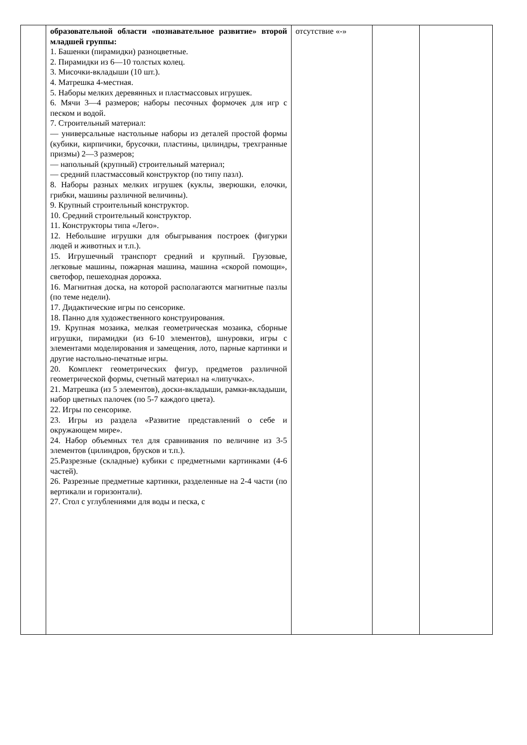| | образовательной области «познавательное развитие» второй младшей группы: 1. Башенки (пирамидки) разноцветные. 2. Пирамидки из 6—10 толстых колец. 3. Мисочки-вкладыши (10 шт.). 4. Матрешка 4-местная. 5. Наборы мелких деревянных и пластмассовых игрушек. 6. Мячи 3—4 размеров; наборы песочных формочек для игр с песком и водой. 7. Строительный материал: — универсальные настольные наборы из деталей простой формы (кубики, кирпичики, брусочки, пластины, цилиндры, трехгранные призмы) 2—3 размеров; — напольный (крупный) строительный материал; — средний пластмассовый конструктор (по типу пазл). 8. Наборы разных мелких игрушек (куклы, зверюшки, елочки, грибки, машины различной величины). 9. Крупный строительный конструктор. 10. Средний строительный конструктор. 11. Конструкторы типа «Лего». 12. Небольшие игрушки для обыгрывания построек (фигурки людей и животных и т.п.). 15. Игрушечный транспорт средний и крупный. Грузовые, легковые машины, пожарная машина, машина «скорой помощи», светофор, пешеходная дорожка. 16. Магнитная доска, на которой располагаются магнитные пазлы (по теме недели). 17. Дидактические игры по сенсорике. 18. Панно для художественного конструирования. 19. Крупная мозаика, мелкая геометрическая мозаика, сборные игрушки, пирамидки (из 6-10 элементов), шнуровки, игры с элементами моделирования и замещения, лото, парные картинки и другие настольно-печатные игры. 20. Комплект геометрических фигур, предметов различной геометрической формы, счетный материал на «липучках». 21. Матрешка (из 5 элементов), доски-вкладыши, рамки-вкладыши, набор цветных палочек (по 5-7 каждого цвета). 22. Игры по сенсорике. 23. Игры из раздела «Развитие представлений о себе и окружающем мире». 24. Набор объемных тел для сравнивания по величине из 3-5 элементов (цилиндров, брусков и т.п.). 25.Разрезные (складные) кубики с предметными картинками (4-6 частей). 26. Разрезные предметные картинки, разделенные на 2-4 части (по вертикали и горизонтали). 27. Стол с углублениями для воды и песка, с | отсутствие «-» | | |